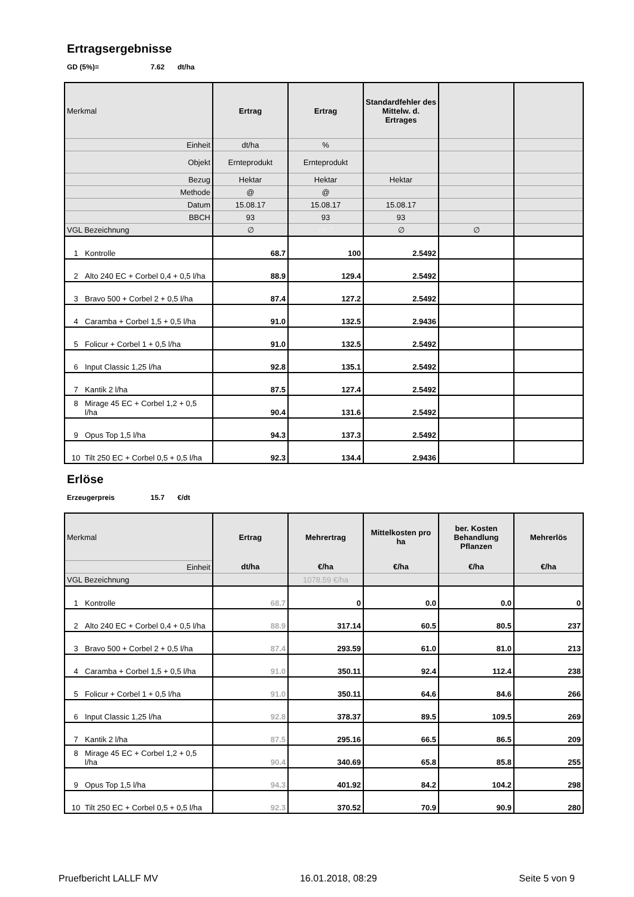Ertragsergebnisse
GD (5%)= 7.62 dt/ha
| Merkmal | Ertrag | Ertrag | Standardfehler des Mittelw. d. Ertrages | | |
| Einheit | dt/ha | % | | | |
| Objekt | Ernteprodukt | Ernteprodukt | | | |
| Bezug | Hektar | Hektar | Hektar | | |
| Methode | @ | @ | | | |
| Datum | 15.08.17 | 15.08.17 | 15.08.17 | | |
| BBCH | 93 | 93 | 93 | | |
| VGL Bezeichnung | ∅ | 68.7 | ∅ | ∅ | |
| 1 Kontrolle | 68.7 | 100 | 2.5492 | | |
| 2 Alto 240 EC + Corbel 0,4 + 0,5 l/ha | 88.9 | 129.4 | 2.5492 | | |
| 3 Bravo 500 + Corbel 2 + 0,5 l/ha | 87.4 | 127.2 | 2.5492 | | |
| 4 Caramba + Corbel 1,5 + 0,5 l/ha | 91.0 | 132.5 | 2.9436 | | |
| 5 Folicur + Corbel 1 + 0,5 l/ha | 91.0 | 132.5 | 2.5492 | | |
| 6 Input Classic 1,25 l/ha | 92.8 | 135.1 | 2.5492 | | |
| 7 Kantik 2 l/ha | 87.5 | 127.4 | 2.5492 | | |
| 8 Mirage 45 EC + Corbel 1,2 + 0,5 l/ha | 90.4 | 131.6 | 2.5492 | | |
| 9 Opus Top 1,5 l/ha | 94.3 | 137.3 | 2.5492 | | |
| 10 Tilt 250 EC + Corbel 0,5 + 0,5 l/ha | 92.3 | 134.4 | 2.9436 | | |
Erlöse
Erzeugerpreis 15.7 €/dt
| Merkmal | Ertrag | Mehrertrag | Mittelkosten pro ha | ber. Kosten Behandlung Pflanzen | Mehrerlös |
| Einheit | dt/ha | €/ha | €/ha | €/ha | €/ha |
| VGL Bezeichnung | | 1078.59 €/ha | | | |
| 1 Kontrolle | 68.7 | 0 | 0.0 | 0.0 | 0 |
| 2 Alto 240 EC + Corbel 0,4 + 0,5 l/ha | 88.9 | 317.14 | 60.5 | 80.5 | 237 |
| 3 Bravo 500 + Corbel 2 + 0,5 l/ha | 87.4 | 293.59 | 61.0 | 81.0 | 213 |
| 4 Caramba + Corbel 1,5 + 0,5 l/ha | 91.0 | 350.11 | 92.4 | 112.4 | 238 |
| 5 Folicur + Corbel 1 + 0,5 l/ha | 91.0 | 350.11 | 64.6 | 84.6 | 266 |
| 6 Input Classic 1,25 l/ha | 92.8 | 378.37 | 89.5 | 109.5 | 269 |
| 7 Kantik 2 l/ha | 87.5 | 295.16 | 66.5 | 86.5 | 209 |
| 8 Mirage 45 EC + Corbel 1,2 + 0,5 l/ha | 90.4 | 340.69 | 65.8 | 85.8 | 255 |
| 9 Opus Top 1,5 l/ha | 94.3 | 401.92 | 84.2 | 104.2 | 298 |
| 10 Tilt 250 EC + Corbel 0,5 + 0,5 l/ha | 92.3 | 370.52 | 70.9 | 90.9 | 280 |
Pruefbericht LALLF MV 16.01.2018, 08:29 Seite 5 von 9